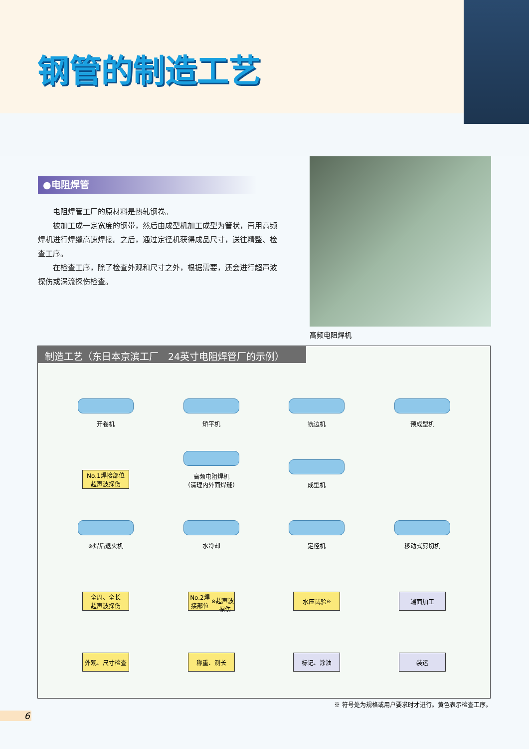钢管的制造工艺
●电阻焊管
电阻焊管工厂的原材料是热轧钢卷。
被加工成一定宽度的钢带，然后由成型机加工成型为管状，再用高频焊机进行焊缝高速焊接。之后，通过定径机获得成品尺寸，送往精整、检查工序。
在检查工序，除了检查外观和尺寸之外，根据需要，还会进行超声波探伤或涡流探伤检查。
高频电阻焊机
制造工艺（东日本京滨工厂　24英寸电阻焊管厂的示例）
开卷机
矫平机
铣边机
预成型机
No.1焊接部位
超声波探伤
高频电阻焊机
（清理内外面焊缝）
成型机
※焊后退火机
水冷却
定径机
移动式剪切机
全周、全长
超声波探伤
No.2焊接部位<sup>※</sup>
超声波探伤
水压试验<sup>※</sup>
端面加工
外观、尺寸检查
称重、测长
标记、涂油
装运
※ 符号处为规格或用户要求时才进行。黄色表示检查工序。
6